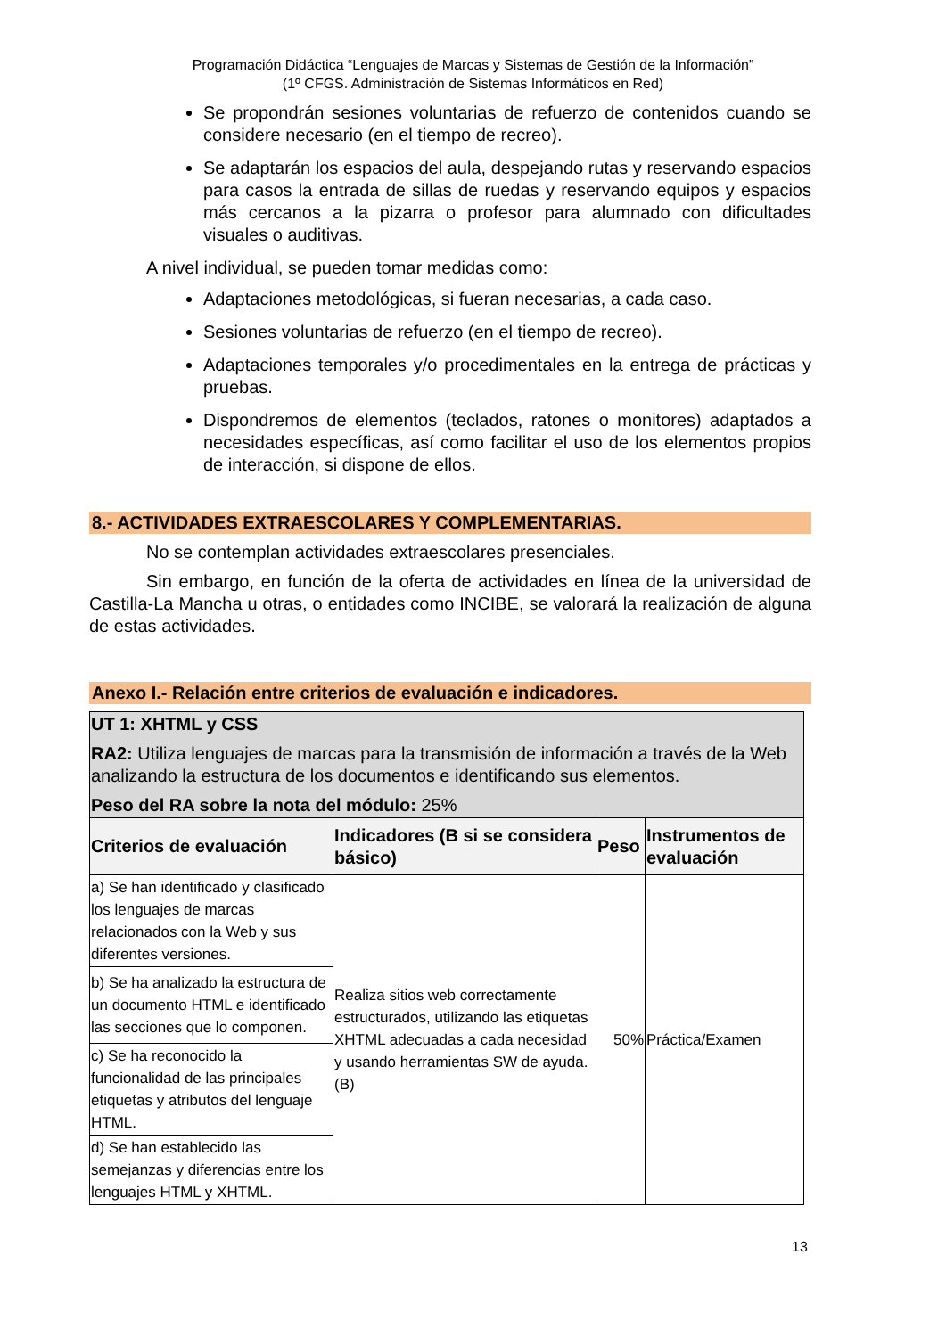Programación Didáctica “Lenguajes de Marcas y Sistemas de Gestión de la Información”
(1º CFGS. Administración de Sistemas Informáticos en Red)
Se propondrán sesiones voluntarias de refuerzo de contenidos cuando se considere necesario (en el tiempo de recreo).
Se adaptarán los espacios del aula, despejando rutas y reservando espacios para casos la entrada de sillas de ruedas y reservando equipos y espacios más cercanos a la pizarra o profesor para alumnado con dificultades visuales o auditivas.
A nivel individual, se pueden tomar medidas como:
Adaptaciones metodológicas, si fueran necesarias, a cada caso.
Sesiones voluntarias de refuerzo (en el tiempo de recreo).
Adaptaciones temporales y/o procedimentales en la entrega de prácticas y pruebas.
Dispondremos de elementos (teclados, ratones o monitores) adaptados a necesidades específicas, así como facilitar el uso de los elementos propios de interacción, si dispone de ellos.
8.- ACTIVIDADES EXTRAESCOLARES Y COMPLEMENTARIAS.
No se contemplan actividades extraescolares presenciales.
Sin embargo, en función de la oferta de actividades en línea de la universidad de Castilla-La Mancha u otras, o entidades como INCIBE, se valorará la realización de alguna de estas actividades.
Anexo I.- Relación entre criterios de evaluación e indicadores.
| UT 1: XHTML y CSS RA2: Utiliza lenguajes de marcas para la transmisión de información a través de la Web analizando la estructura de los documentos e identificando sus elementos. Peso del RA sobre la nota del módulo: 25% | | | |
| Criterios de evaluación | Indicadores (B si se considera básico) | Peso | Instrumentos de evaluación |
| a) Se han identificado y clasificado los lenguajes de marcas relacionados con la Web y sus diferentes versiones. | Realiza sitios web correctamente estructurados, utilizando las etiquetas XHTML adecuadas a cada necesidad y usando herramientas SW de ayuda. (B) | 50% | Práctica/Examen |
| b) Se ha analizado la estructura de un documento HTML e identificado las secciones que lo componen. | | | |
| c) Se ha reconocido la funcionalidad de las principales etiquetas y atributos del lenguaje HTML. | | | |
| d) Se han establecido las semejanzas y diferencias entre los lenguajes HTML y XHTML. | | | |
13